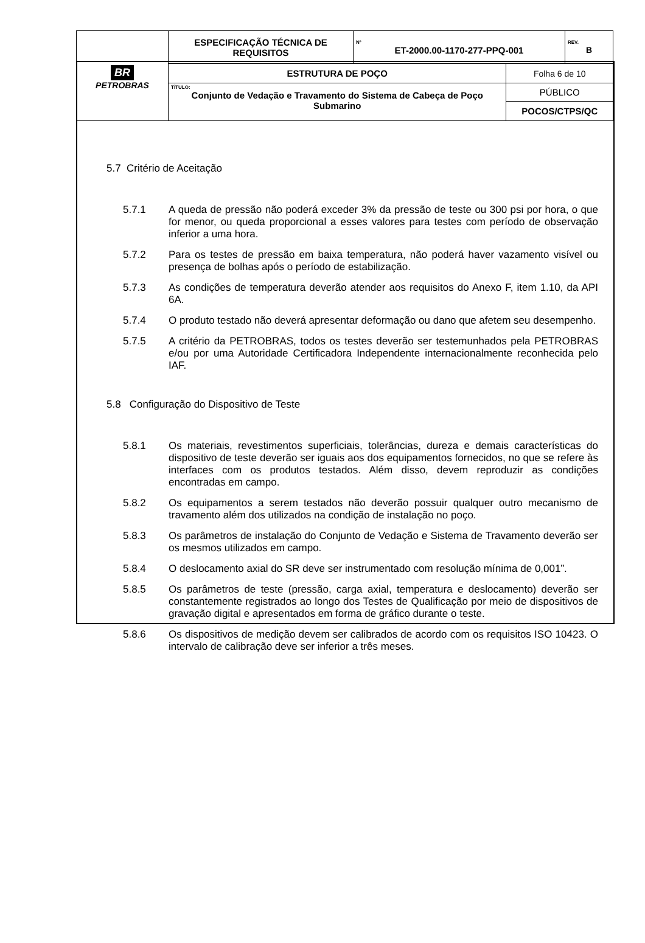| BR PETROBRAS | ESPECIFICAÇÃO TÉCNICA DE REQUISITOS | Nº ET-2000.00-1170-277-PPQ-001 | | REV. B |
| | ESTRUTURA DE POÇO | | Folha 6 de 10 | |
| | TÍTULO: Conjunto de Vedação e Travamento do Sistema de Cabeça de Poço Submarino | | PÚBLICO | |
| | | | POCOS/CTPS/QC | |
5.7 Critério de Aceitação
5.7.1 A queda de pressão não poderá exceder 3% da pressão de teste ou 300 psi por hora, o que for menor, ou queda proporcional a esses valores para testes com período de observação inferior a uma hora.
5.7.2 Para os testes de pressão em baixa temperatura, não poderá haver vazamento visível ou presença de bolhas após o período de estabilização.
5.7.3 As condições de temperatura deverão atender aos requisitos do Anexo F, item 1.10, da API 6A.
5.7.4 O produto testado não deverá apresentar deformação ou dano que afetem seu desempenho.
5.7.5 A critério da PETROBRAS, todos os testes deverão ser testemunhados pela PETROBRAS e/ou por uma Autoridade Certificadora Independente internacionalmente reconhecida pelo IAF.
5.8 Configuração do Dispositivo de Teste
5.8.1 Os materiais, revestimentos superficiais, tolerâncias, dureza e demais características do dispositivo de teste deverão ser iguais aos dos equipamentos fornecidos, no que se refere às interfaces com os produtos testados. Além disso, devem reproduzir as condições encontradas em campo.
5.8.2 Os equipamentos a serem testados não deverão possuir qualquer outro mecanismo de travamento além dos utilizados na condição de instalação no poço.
5.8.3 Os parâmetros de instalação do Conjunto de Vedação e Sistema de Travamento deverão ser os mesmos utilizados em campo.
5.8.4 O deslocamento axial do SR deve ser instrumentado com resolução mínima de 0,001”.
5.8.5 Os parâmetros de teste (pressão, carga axial, temperatura e deslocamento) deverão ser constantemente registrados ao longo dos Testes de Qualificação por meio de dispositivos de gravação digital e apresentados em forma de gráfico durante o teste.
5.8.6 Os dispositivos de medição devem ser calibrados de acordo com os requisitos ISO 10423. O intervalo de calibração deve ser inferior a três meses.